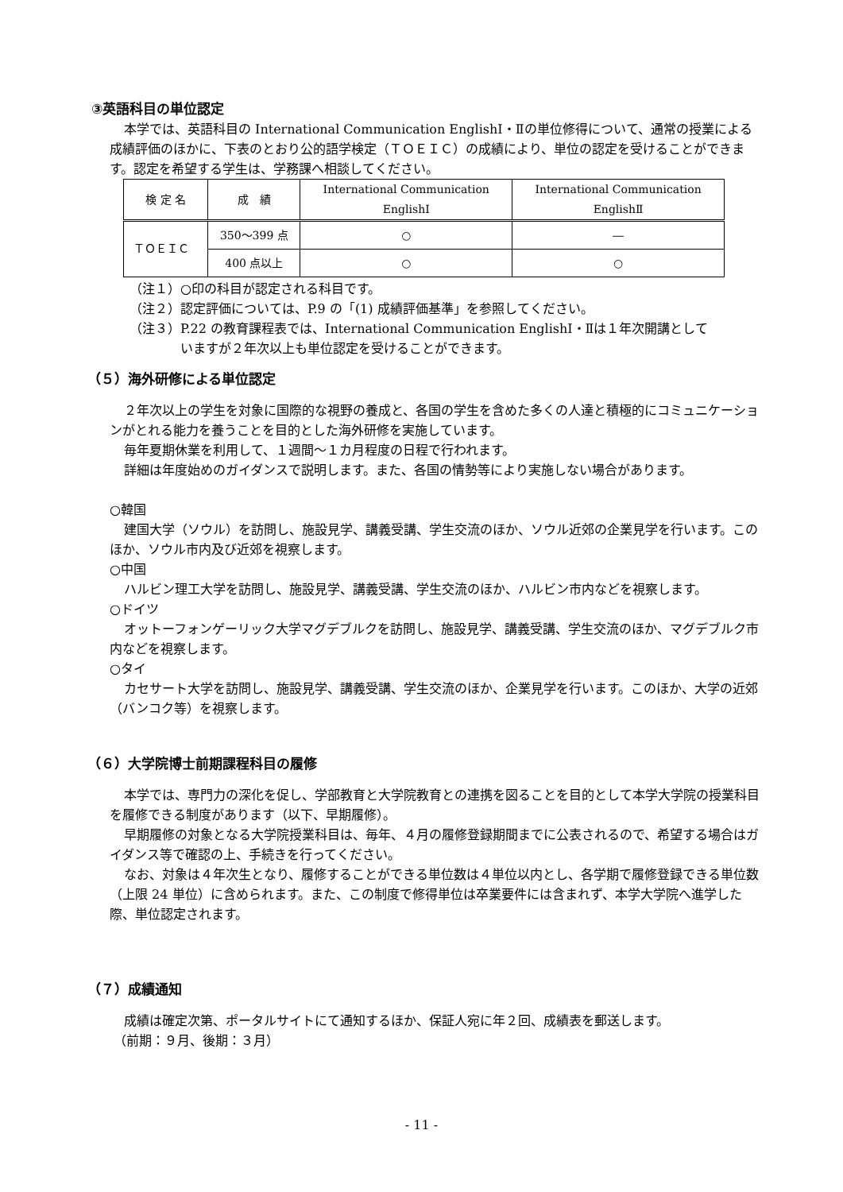③英語科目の単位認定
本学では、英語科目の International Communication EnglishⅠ・Ⅱの単位修得について、通常の授業による成績評価のほかに、下表のとおり公的語学検定（ＴＯＥＩＣ）の成績により、単位の認定を受けることができます。認定を希望する学生は、学務課へ相談してください。
| 検 定 名 | 成 績 | International Communication EnglishⅠ | International Communication EnglishⅡ |
| --- | --- | --- | --- |
| ＴＯＥＩＣ | 350～399 点 | ○ | ― |
| | 400 点以上 | ○ | ○ |
（注１）○印の科目が認定される科目です。
（注２）認定評価については、P.9 の「(1) 成績評価基準」を参照してください。
（注３）P.22 の教育課程表では、International Communication EnglishⅠ・Ⅱは１年次開講として
いますが２年次以上も単位認定を受けることができます。
（５）海外研修による単位認定
２年次以上の学生を対象に国際的な視野の養成と、各国の学生を含めた多くの人達と積極的にコミュニケーションがとれる能力を養うことを目的とした海外研修を実施しています。
毎年夏期休業を利用して、１週間～１カ月程度の日程で行われます。
詳細は年度始めのガイダンスで説明します。また、各国の情勢等により実施しない場合があります。
○韓国
建国大学（ソウル）を訪問し、施設見学、講義受講、学生交流のほか、ソウル近郊の企業見学を行います。このほか、ソウル市内及び近郊を視察します。
○中国
ハルビン理工大学を訪問し、施設見学、講義受講、学生交流のほか、ハルビン市内などを視察します。
○ドイツ
オットーフォンゲーリック大学マグデブルクを訪問し、施設見学、講義受講、学生交流のほか、マグデブルク市内などを視察します。
○タイ
カセサート大学を訪問し、施設見学、講義受講、学生交流のほか、企業見学を行います。このほか、大学の近郊（バンコク等）を視察します。
（６）大学院博士前期課程科目の履修
本学では、専門力の深化を促し、学部教育と大学院教育との連携を図ることを目的として本学大学院の授業科目を履修できる制度があります（以下、早期履修）。
早期履修の対象となる大学院授業科目は、毎年、４月の履修登録期間までに公表されるので、希望する場合はガイダンス等で確認の上、手続きを行ってください。
なお、対象は４年次生となり、履修することができる単位数は４単位以内とし、各学期で履修登録できる単位数（上限 24 単位）に含められます。また、この制度で修得単位は卒業要件には含まれず、本学大学院へ進学した際、単位認定されます。
（７）成績通知
成績は確定次第、ポータルサイトにて通知するほか、保証人宛に年２回、成績表を郵送します。
（前期：９月、後期：３月）
- 11 -